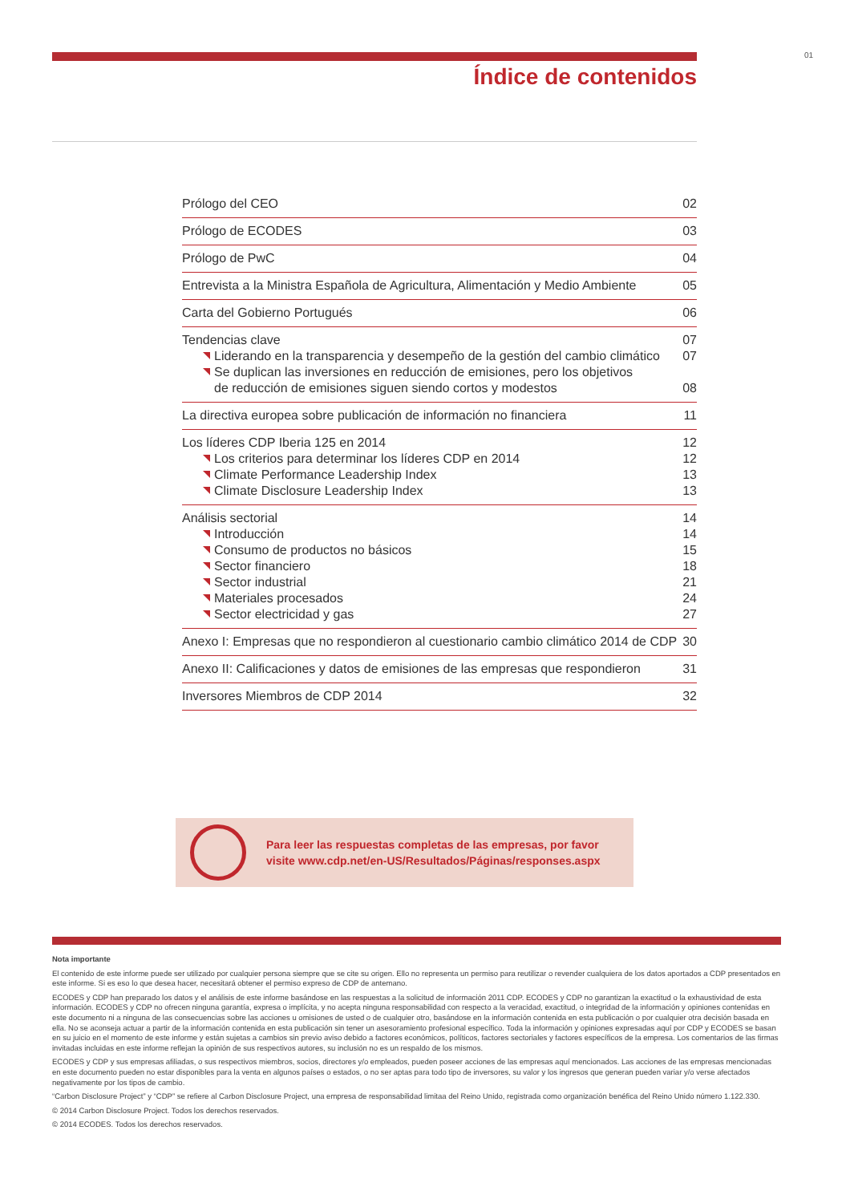01
Índice de contenidos
Prólogo del CEO 02
Prólogo de ECODES 03
Prólogo de PwC 04
Entrevista a la Ministra Española de Agricultura, Alimentación y Medio Ambiente 05
Carta del Gobierno Portugués 06
Tendencias clave 07
Liderando en la transparencia y desempeño de la gestión del cambio climático 07
Se duplican las inversiones en reducción de emisiones, pero los objetivos
de reducción de emisiones siguen siendo cortos y modestos 08
La directiva europea sobre publicación de información no financiera 11
Los líderes CDP Iberia 125 en 2014 12
Los criterios para determinar los líderes CDP en 2014 12
Climate Performance Leadership Index 13
Climate Disclosure Leadership Index 13
Análisis sectorial 14
Introducción 14
Consumo de productos no básicos 15
Sector financiero 18
Sector industrial 21
Materiales procesados 24
Sector electricidad y gas 27
Anexo I: Empresas que no respondieron al cuestionario cambio climático 2014 de CDP 30
Anexo II: Calificaciones y datos de emisiones de las empresas que respondieron 31
Inversores Miembros de CDP 2014 32
Para leer las respuestas completas de las empresas, por favor
visite www.cdp.net/en-US/Resultados/Páginas/responses.aspx
Nota importante
El contenido de este informe puede ser utilizado por cualquier persona siempre que se cite su origen. Ello no representa un permiso para reutilizar o revender cualquiera de los datos aportados a CDP presentados en este informe. Si es eso lo que desea hacer, necesitará obtener el permiso expreso de CDP de antemano.
ECODES y CDP han preparado los datos y el análisis de este informe basándose en las respuestas a la solicitud de información 2011 CDP. ECODES y CDP no garantizan la exactitud o la exhaustividad de esta información. ECODES y CDP no ofrecen ninguna garantía, expresa o implícita, y no acepta ninguna responsabilidad con respecto a la veracidad, exactitud, o integridad de la información y opiniones contenidas en este documento ni a ninguna de las consecuencias sobre las acciones u omisiones de usted o de cualquier otro, basándose en la información contenida en esta publicación o por cualquier otra decisión basada en ella. No se aconseja actuar a partir de la información contenida en esta publicación sin tener un asesoramiento profesional específico. Toda la información y opiniones expresadas aquí por CDP y ECODES se basan en su juicio en el momento de este informe y están sujetas a cambios sin previo aviso debido a factores económicos, políticos, factores sectoriales y factores específicos de la empresa. Los comentarios de las firmas invitadas incluidas en este informe reflejan la opinión de sus respectivos autores, su inclusión no es un respaldo de los mismos.
ECODES y CDP y sus empresas afiliadas, o sus respectivos miembros, socios, directores y/o empleados, pueden poseer acciones de las empresas aquí mencionados. Las acciones de las empresas mencionadas en este documento pueden no estar disponibles para la venta en algunos países o estados, o no ser aptas para todo tipo de inversores, su valor y los ingresos que generan pueden variar y/o verse afectados negativamente por los tipos de cambio.
“Carbon Disclosure Project” y “CDP” se refiere al Carbon Disclosure Project, una empresa de responsabilidad limitaa del Reino Unido, registrada como organización benéfica del Reino Unido número 1.122.330.
© 2014 Carbon Disclosure Project. Todos los derechos reservados.
© 2014 ECODES. Todos los derechos reservados.